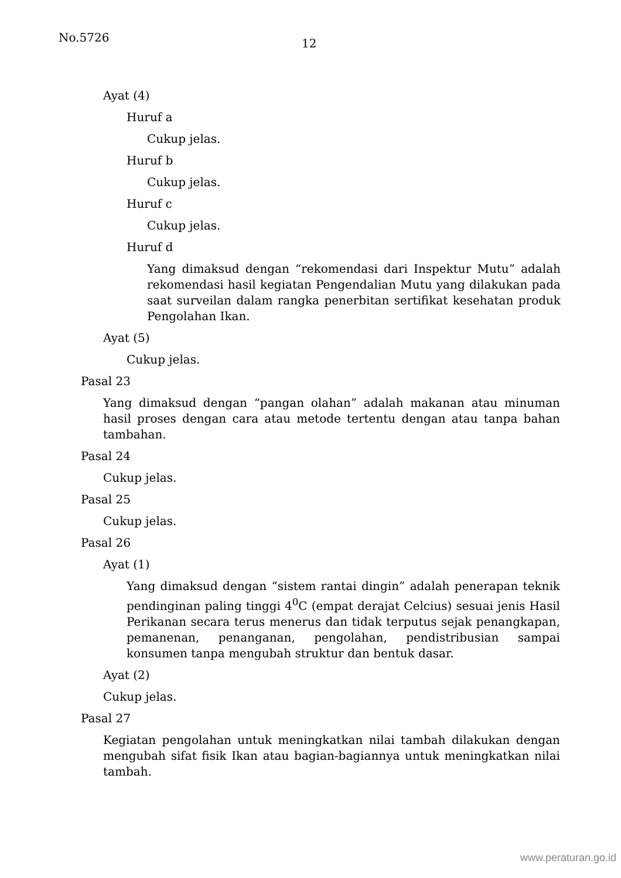No.5726 12
Ayat (4)
Huruf a
Cukup jelas.
Huruf b
Cukup jelas.
Huruf c
Cukup jelas.
Huruf d
Yang dimaksud dengan “rekomendasi dari Inspektur Mutu” adalah rekomendasi hasil kegiatan Pengendalian Mutu yang dilakukan pada saat surveilan dalam rangka penerbitan sertifikat kesehatan produk Pengolahan Ikan.
Ayat (5)
Cukup jelas.
Pasal 23
Yang dimaksud dengan “pangan olahan” adalah makanan atau minuman hasil proses dengan cara atau metode tertentu dengan atau tanpa bahan tambahan.
Pasal 24
Cukup jelas.
Pasal 25
Cukup jelas.
Pasal 26
Ayat (1)
Yang dimaksud dengan “sistem rantai dingin” adalah penerapan teknik pendinginan paling tinggi 4<sup>0</sup>C (empat derajat Celcius) sesuai jenis Hasil Perikanan secara terus menerus dan tidak terputus sejak penangkapan, pemanenan, penanganan, pengolahan, pendistribusian sampai konsumen tanpa mengubah struktur dan bentuk dasar.
Ayat (2)
Cukup jelas.
Pasal 27
Kegiatan pengolahan untuk meningkatkan nilai tambah dilakukan dengan mengubah sifat fisik Ikan atau bagian-bagiannya untuk meningkatkan nilai tambah.
www.peraturan.go.id